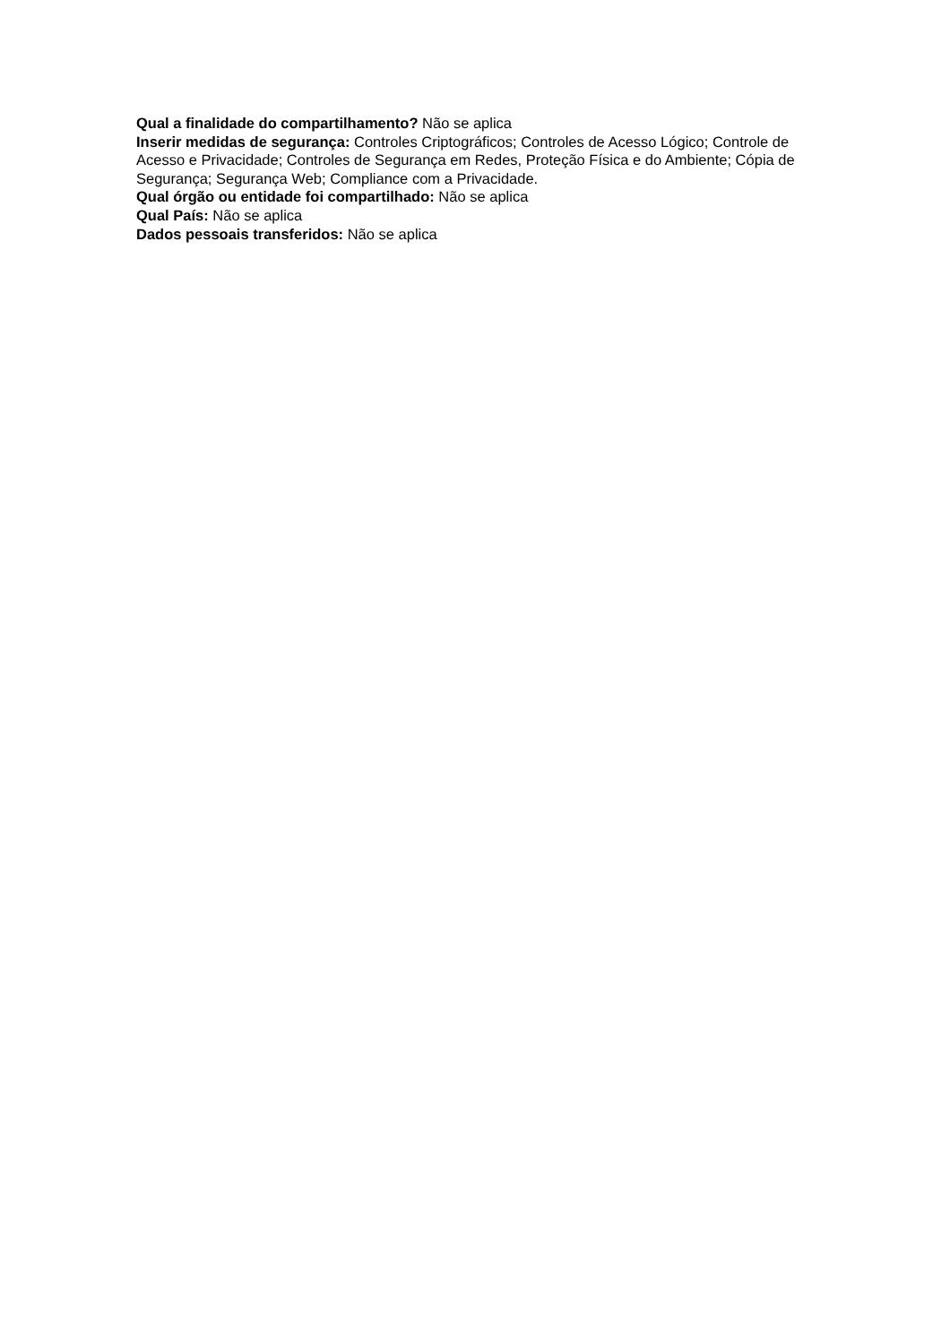Qual a finalidade do compartilhamento? Não se aplica
Inserir medidas de segurança: Controles Criptográficos; Controles de Acesso Lógico; Controle de Acesso e Privacidade; Controles de Segurança em Redes, Proteção Física e do Ambiente; Cópia de Segurança; Segurança Web; Compliance com a Privacidade.
Qual órgão ou entidade foi compartilhado: Não se aplica
Qual País: Não se aplica
Dados pessoais transferidos: Não se aplica